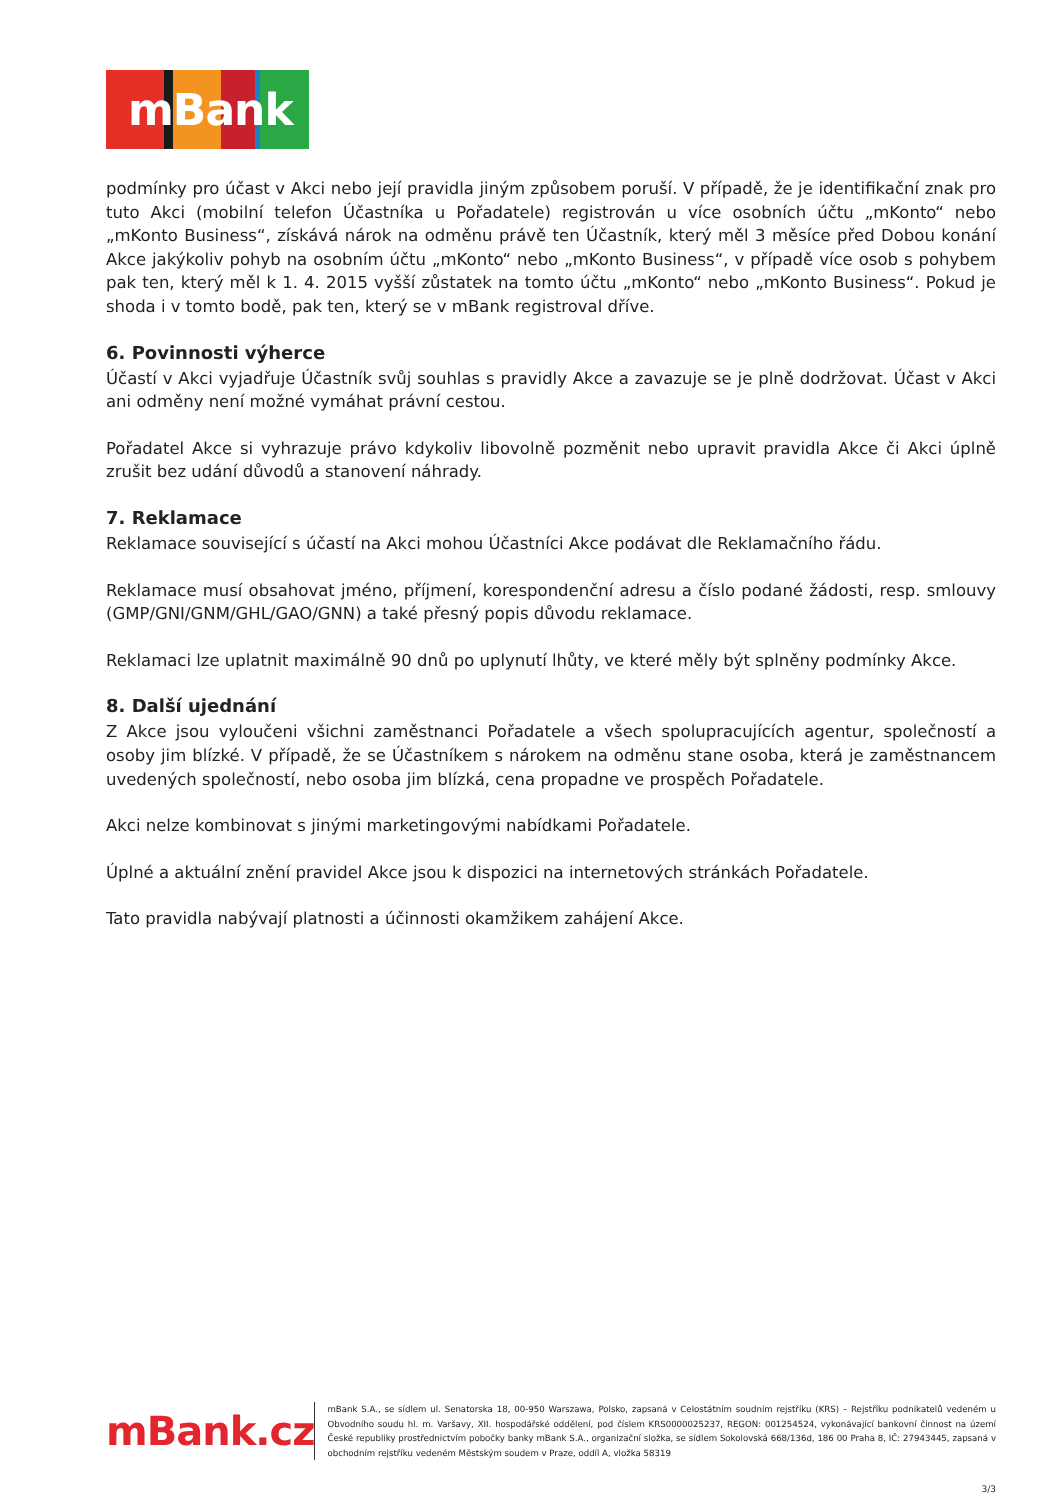mBank
podmínky pro účast v Akci nebo její pravidla jiným způsobem poruší. V případě, že je identifikační znak pro tuto Akci (mobilní telefon Účastníka u Pořadatele) registrován u více osobních účtu „mKonto“ nebo „mKonto Business“, získává nárok na odměnu právě ten Účastník, který měl 3 měsíce před Dobou konání Akce jakýkoliv pohyb na osobním účtu „mKonto“ nebo „mKonto Business“, v případě více osob s pohybem pak ten, který měl k 1. 4. 2015 vyšší zůstatek na tomto účtu „mKonto“ nebo „mKonto Business“. Pokud je shoda i v tomto bodě, pak ten, který se v mBank registroval dříve.
6. Povinnosti výherce
Účastí v Akci vyjadřuje Účastník svůj souhlas s pravidly Akce a zavazuje se je plně dodržovat. Účast v Akci ani odměny není možné vymáhat právní cestou.
Pořadatel Akce si vyhrazuje právo kdykoliv libovolně pozměnit nebo upravit pravidla Akce či Akci úplně zrušit bez udání důvodů a stanovení náhrady.
7. Reklamace
Reklamace související s účastí na Akci mohou Účastníci Akce podávat dle Reklamačního řádu.
Reklamace musí obsahovat jméno, příjmení, korespondenční adresu a číslo podané žádosti, resp. smlouvy (GMP/GNI/GNM/GHL/GAO/GNN) a také přesný popis důvodu reklamace.
Reklamaci lze uplatnit maximálně 90 dnů po uplynutí lhůty, ve které měly být splněny podmínky Akce.
8. Další ujednání
Z Akce jsou vyloučeni všichni zaměstnanci Pořadatele a všech spolupracujících agentur, společností a osoby jim blízké. V případě, že se Účastníkem s nárokem na odměnu stane osoba, která je zaměstnancem uvedených společností, nebo osoba jim blízká, cena propadne ve prospěch Pořadatele.
Akci nelze kombinovat s jinými marketingovými nabídkami Pořadatele.
Úplné a aktuální znění pravidel Akce jsou k dispozici na internetových stránkách Pořadatele.
Tato pravidla nabývají platnosti a účinnosti okamžikem zahájení Akce.
mBank.cz
mBank S.A., se sídlem ul. Senatorska 18, 00-950 Warszawa, Polsko, zapsaná v Celostátním soudním rejstříku (KRS) – Rejstříku podnikatelů vedeném u Obvodního soudu hl. m. Varšavy, XII. hospodářské oddělení, pod číslem KRS0000025237, REGON: 001254524, vykonávající bankovní činnost na území České republiky prostřednictvím pobočky banky mBank S.A., organizační složka, se sídlem Sokolovská 668/136d, 186 00 Praha 8, IČ: 27943445, zapsaná v obchodním rejstříku vedeném Městským soudem v Praze, oddíl A, vložka 58319
3/3